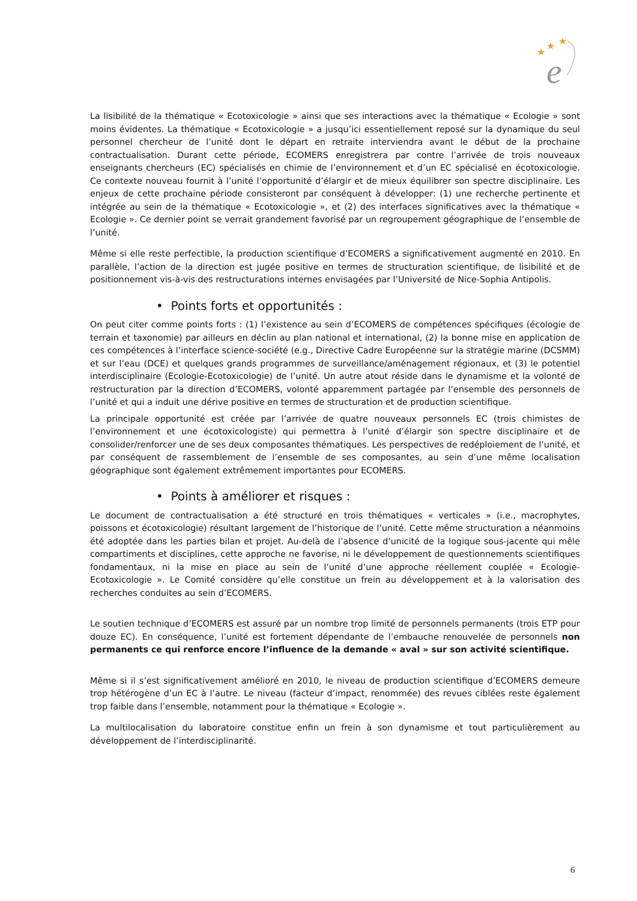★
★
★
e
La lisibilité de la thématique « Ecotoxicologie » ainsi que ses interactions avec la thématique « Ecologie » sont moins évidentes. La thématique « Ecotoxicologie » a jusqu’ici essentiellement reposé sur la dynamique du seul personnel chercheur de l’unité dont le départ en retraite interviendra avant le début de la prochaine contractualisation. Durant cette période, ECOMERS enregistrera par contre l’arrivée de trois nouveaux enseignants chercheurs (EC) spécialisés en chimie de l’environnement et d’un EC spécialisé en écotoxicologie. Ce contexte nouveau fournit à l’unité l’opportunité d’élargir et de mieux équilibrer son spectre disciplinaire. Les enjeux de cette prochaine période consisteront par conséquent à développer: (1) une recherche pertinente et intégrée au sein de la thématique « Ecotoxicologie », et (2) des interfaces significatives avec la thématique « Ecologie ». Ce dernier point se verrait grandement favorisé par un regroupement géographique de l’ensemble de l’unité.
Même si elle reste perfectible, la production scientifique d’ECOMERS a significativement augmenté en 2010. En parallèle, l’action de la direction est jugée positive en termes de structuration scientifique, de lisibilité et de positionnement vis-à-vis des restructurations internes envisagées par l’Université de Nice-Sophia Antipolis.
• Points forts et opportunités :
On peut citer comme points forts : (1) l’existence au sein d’ECOMERS de compétences spécifiques (écologie de terrain et taxonomie) par ailleurs en déclin au plan national et international, (2) la bonne mise en application de ces compétences à l’interface science-société (e.g., Directive Cadre Européenne sur la stratégie marine (DCSMM) et sur l’eau (DCE) et quelques grands programmes de surveillance/aménagement régionaux, et (3) le potentiel interdisciplinaire (Ecologie-Ecotoxicologie) de l’unité. Un autre atout réside dans le dynamisme et la volonté de restructuration par la direction d’ECOMERS, volonté apparemment partagée par l’ensemble des personnels de l’unité et qui a induit une dérive positive en termes de structuration et de production scientifique.
La principale opportunité est créée par l’arrivée de quatre nouveaux personnels EC (trois chimistes de l’environnement et une écotoxicologiste) qui permettra à l’unité d’élargir son spectre disciplinaire et de consolider/renforcer une de ses deux composantes thématiques. Les perspectives de redéploiement de l’unité, et par conséquent de rassemblement de l’ensemble de ses composantes, au sein d’une même localisation géographique sont également extrêmement importantes pour ECOMERS.
• Points à améliorer et risques :
Le document de contractualisation a été structuré en trois thématiques « verticales » (i.e., macrophytes, poissons et écotoxicologie) résultant largement de l’historique de l’unité. Cette même structuration a néanmoins été adoptée dans les parties bilan et projet. Au-delà de l’absence d’unicité de la logique sous-jacente qui mêle compartiments et disciplines, cette approche ne favorise, ni le développement de questionnements scientifiques fondamentaux, ni la mise en place au sein de l’unité d’une approche réellement couplée « Ecologie-Ecotoxicologie ». Le Comité considère qu’elle constitue un frein au développement et à la valorisation des recherches conduites au sein d’ECOMERS.
Le soutien technique d’ECOMERS est assuré par un nombre trop limité de personnels permanents (trois ETP pour douze EC). En conséquence, l’unité est fortement dépendante de l’embauche renouvelée de personnels non permanents ce qui renforce encore l’influence de la demande « aval » sur son activité scientifique.
Même si il s’est significativement amélioré en 2010, le niveau de production scientifique d’ECOMERS demeure trop hétérogène d’un EC à l’autre. Le niveau (facteur d’impact, renommée) des revues ciblées reste également trop faible dans l’ensemble, notamment pour la thématique « Ecologie ».
La multilocalisation du laboratoire constitue enfin un frein à son dynamisme et tout particulièrement au développement de l’interdisciplinarité.
6